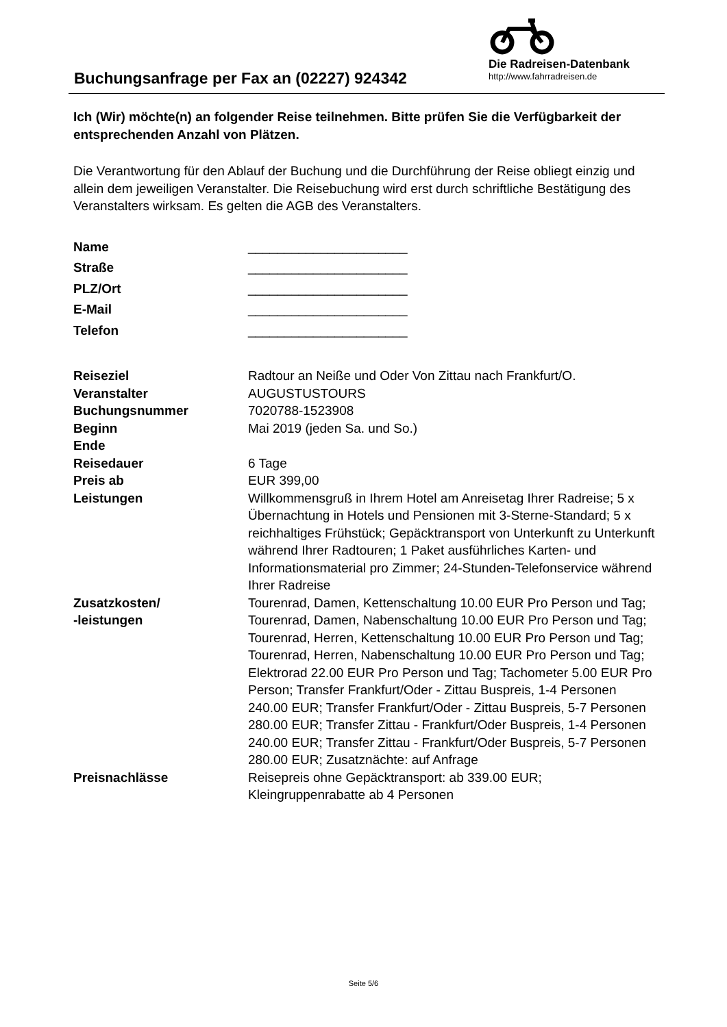Buchungsanfrage per Fax an (02227) 924342
Die Radreisen-Datenbank
http://www.fahrradreisen.de
Ich (Wir) möchte(n) an folgender Reise teilnehmen. Bitte prüfen Sie die Verfügbarkeit der entsprechenden Anzahl von Plätzen.
Die Verantwortung für den Ablauf der Buchung und die Durchführung der Reise obliegt einzig und allein dem jeweiligen Veranstalter. Die Reisebuchung wird erst durch schriftliche Bestätigung des Veranstalters wirksam. Es gelten die AGB des Veranstalters.
| Name | ______________________ |
| Straße | ______________________ |
| PLZ/Ort | ______________________ |
| E-Mail | ______________________ |
| Telefon | ______________________ |
| Reiseziel | Radtour an Neiße und Oder Von Zittau nach Frankfurt/O. |
| Veranstalter | AUGUSTUSTOURS |
| Buchungsnummer | 7020788-1523908 |
| Beginn | Mai 2019 (jeden Sa. und So.) |
| Ende | |
| Reisedauer | 6 Tage |
| Preis ab | EUR 399,00 |
| Leistungen | Willkommensgruß in Ihrem Hotel am Anreisetag Ihrer Radreise; 5 x Übernachtung in Hotels und Pensionen mit 3-Sterne-Standard; 5 x reichhaltiges Frühstück; Gepäcktransport von Unterkunft zu Unterkunft während Ihrer Radtouren; 1 Paket ausführliches Karten- und Informationsmaterial pro Zimmer; 24-Stunden-Telefonservice während Ihrer Radreise |
| Zusatzkosten/ -leistungen | Tourenrad, Damen, Kettenschaltung 10.00 EUR Pro Person und Tag; Tourenrad, Damen, Nabenschaltung 10.00 EUR Pro Person und Tag; Tourenrad, Herren, Kettenschaltung 10.00 EUR Pro Person und Tag; Tourenrad, Herren, Nabenschaltung 10.00 EUR Pro Person und Tag; Elektrorad 22.00 EUR Pro Person und Tag; Tachometer 5.00 EUR Pro Person; Transfer Frankfurt/Oder - Zittau Buspreis, 1-4 Personen 240.00 EUR; Transfer Frankfurt/Oder - Zittau Buspreis, 5-7 Personen 280.00 EUR; Transfer Zittau - Frankfurt/Oder Buspreis, 1-4 Personen 240.00 EUR; Transfer Zittau - Frankfurt/Oder Buspreis, 5-7 Personen 280.00 EUR; Zusatznächte: auf Anfrage |
| Preisnachlässe | Reisepreis ohne Gepäcktransport: ab 339.00 EUR; Kleingruppenrabatte ab 4 Personen |
Seite 5/6